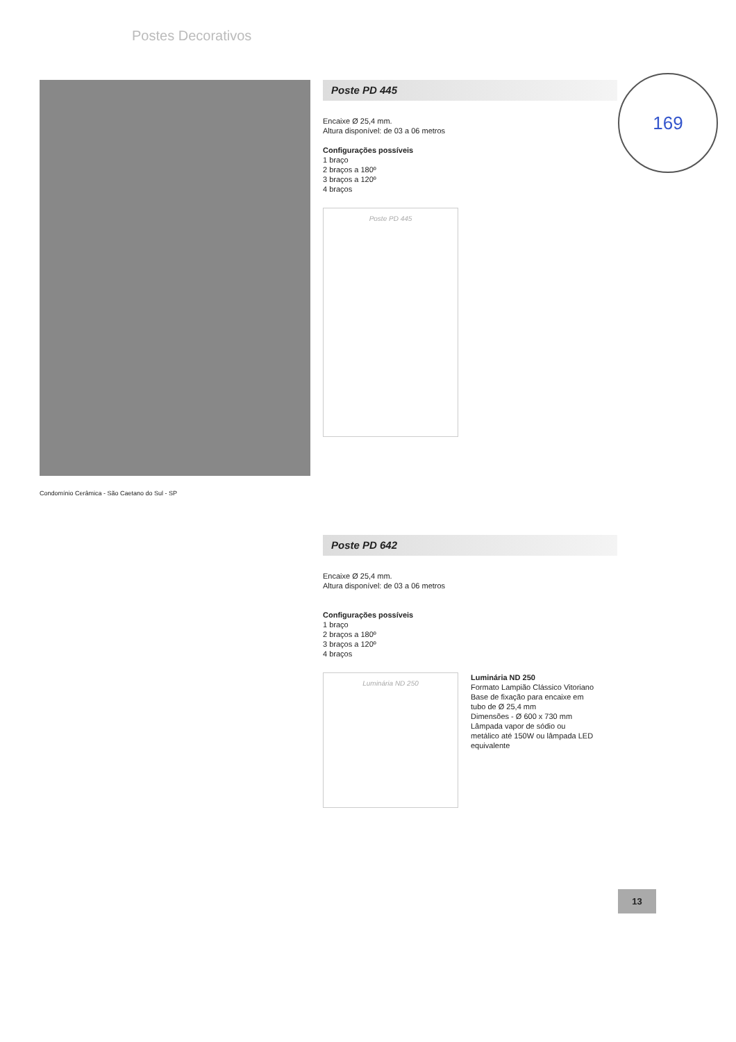Postes Decorativos
169
Poste PD 445
Encaixe Ø 25,4 mm.
Altura disponível: de 03 a 06 metros
Configurações possíveis
1 braço
2 braços a 180º
3 braços a 120º
4 braços
Poste PD 445
Condomínio Cerâmica - São Caetano do Sul - SP
Poste PD 642
Encaixe Ø 25,4 mm.
Altura disponível: de 03 a 06 metros
Configurações possíveis
1 braço
2 braços a 180º
3 braços a 120º
4 braços
Luminária ND 250
Luminária ND 250
Formato Lampião Clássico Vitoriano
Base de fixação para encaixe em tubo de Ø 25,4 mm
Dimensões - Ø 600 x 730 mm
Lâmpada vapor de sódio ou metálico até 150W ou lâmpada LED equivalente
13